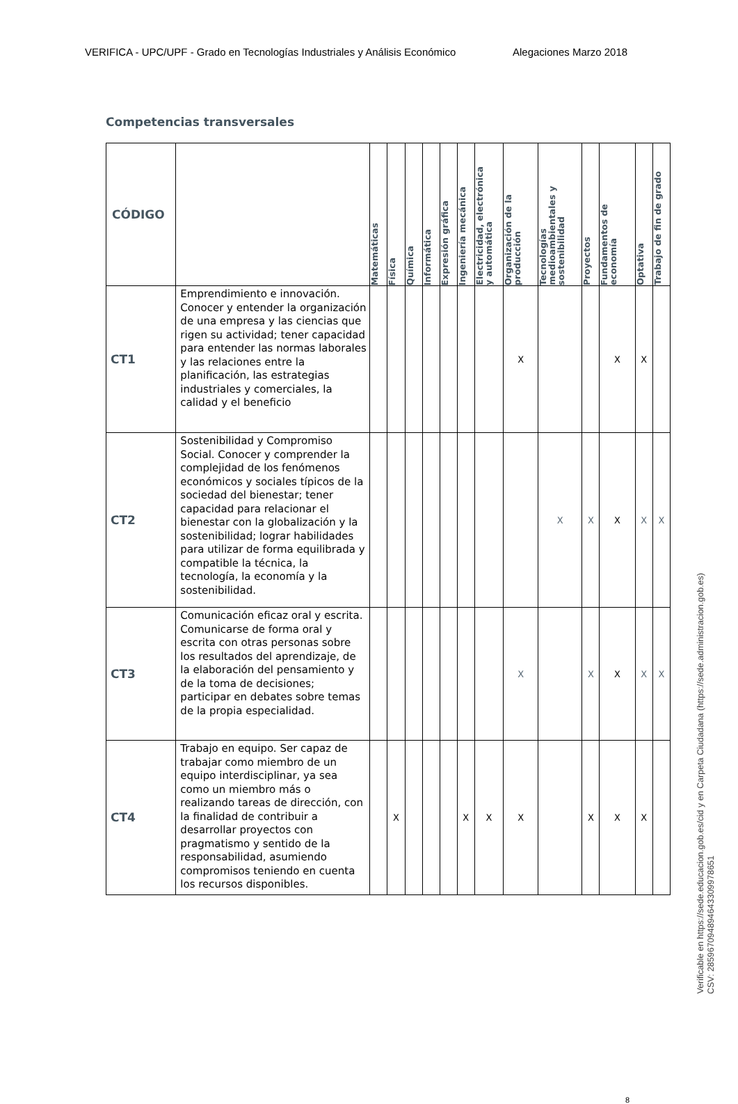VERIFICA - UPC/UPF - Grado en Tecnologías Industriales y Análisis Económico Alegaciones Marzo 2018
Competencias transversales
| CÓDIGO | | Matemáticas | Física | Química | Informática | Expresión gráfica | Ingeniería mecánica | Electricidad, electrónica y automática | Organización de la producción | Tecnologías medioambientales y sostenibilidad | Proyectos | Fundamentos de economía | Optativa | Trabajo de fin de grado |
| --- | --- | --- | --- | --- | --- | --- | --- | --- | --- | --- | --- | --- | --- | --- |
| CT1 | Emprendimiento e innovación. Conocer y entender la organización de una empresa y las ciencias que rigen su actividad; tener capacidad para entender las normas laborales y las relaciones entre la planificación, las estrategias industriales y comerciales, la calidad y el beneficio | | | | | | | | X | | | X | X | |
| CT2 | Sostenibilidad y Compromiso Social. Conocer y comprender la complejidad de los fenómenos económicos y sociales típicos de la sociedad del bienestar; tener capacidad para relacionar el bienestar con la globalización y la sostenibilidad; lograr habilidades para utilizar de forma equilibrada y compatible la técnica, la tecnología, la economía y la sostenibilidad. | | | | | | | | | X | X | X | X | X |
| CT3 | Comunicación eficaz oral y escrita. Comunicarse de forma oral y escrita con otras personas sobre los resultados del aprendizaje, de la elaboración del pensamiento y de la toma de decisiones; participar en debates sobre temas de la propia especialidad. | | | | | | | | X | | X | X | X | X |
| CT4 | Trabajo en equipo. Ser capaz de trabajar como miembro de un equipo interdisciplinar, ya sea como un miembro más o realizando tareas de dirección, con la finalidad de contribuir a desarrollar proyectos con pragmatismo y sentido de la responsabilidad, asumiendo compromisos teniendo en cuenta los recursos disponibles. | | X | | | | X | X | X | | X | X | X | |
8
Verificable en https://sede.educacion.gob.es/cid y en Carpeta Ciudadana (https://sede.administracion.gob.es)
CSV: 285967094894643309978651